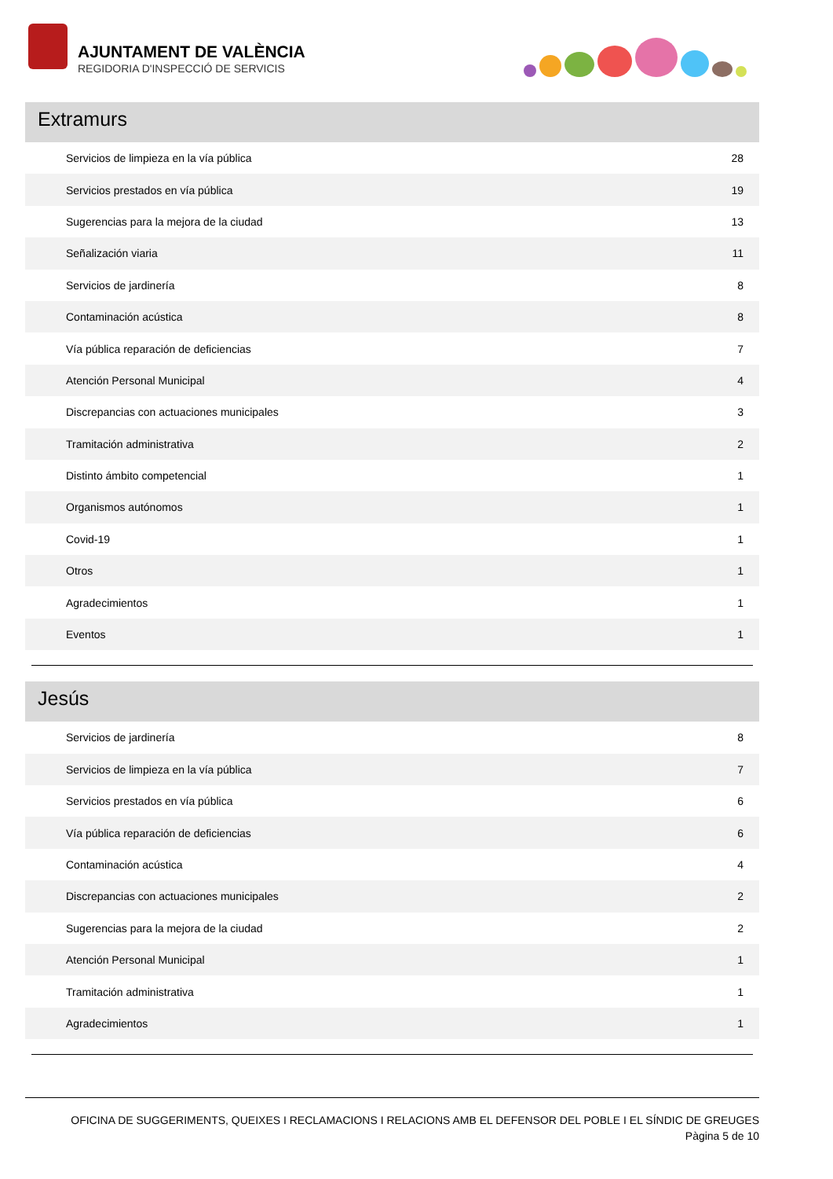AJUNTAMENT DE VALÈNCIA
REGIDORIA D'INSPECCIÓ DE SERVICIS
Extramurs
| Servicios de limpieza en la vía pública | 28 |
| Servicios prestados en vía pública | 19 |
| Sugerencias para la mejora de la ciudad | 13 |
| Señalización viaria | 11 |
| Servicios de jardinería | 8 |
| Contaminación acústica | 8 |
| Vía pública reparación de deficiencias | 7 |
| Atención Personal Municipal | 4 |
| Discrepancias con actuaciones municipales | 3 |
| Tramitación administrativa | 2 |
| Distinto ámbito competencial | 1 |
| Organismos autónomos | 1 |
| Covid-19 | 1 |
| Otros | 1 |
| Agradecimientos | 1 |
| Eventos | 1 |
Jesús
| Servicios de jardinería | 8 |
| Servicios de limpieza en la vía pública | 7 |
| Servicios prestados en vía pública | 6 |
| Vía pública reparación de deficiencias | 6 |
| Contaminación acústica | 4 |
| Discrepancias con actuaciones municipales | 2 |
| Sugerencias para la mejora de la ciudad | 2 |
| Atención Personal Municipal | 1 |
| Tramitación administrativa | 1 |
| Agradecimientos | 1 |
OFICINA DE SUGGERIMENTS, QUEIXES I RECLAMACIONS I RELACIONS AMB EL DEFENSOR DEL POBLE I EL SÍNDIC DE GREUGES
Pàgina 5 de 10